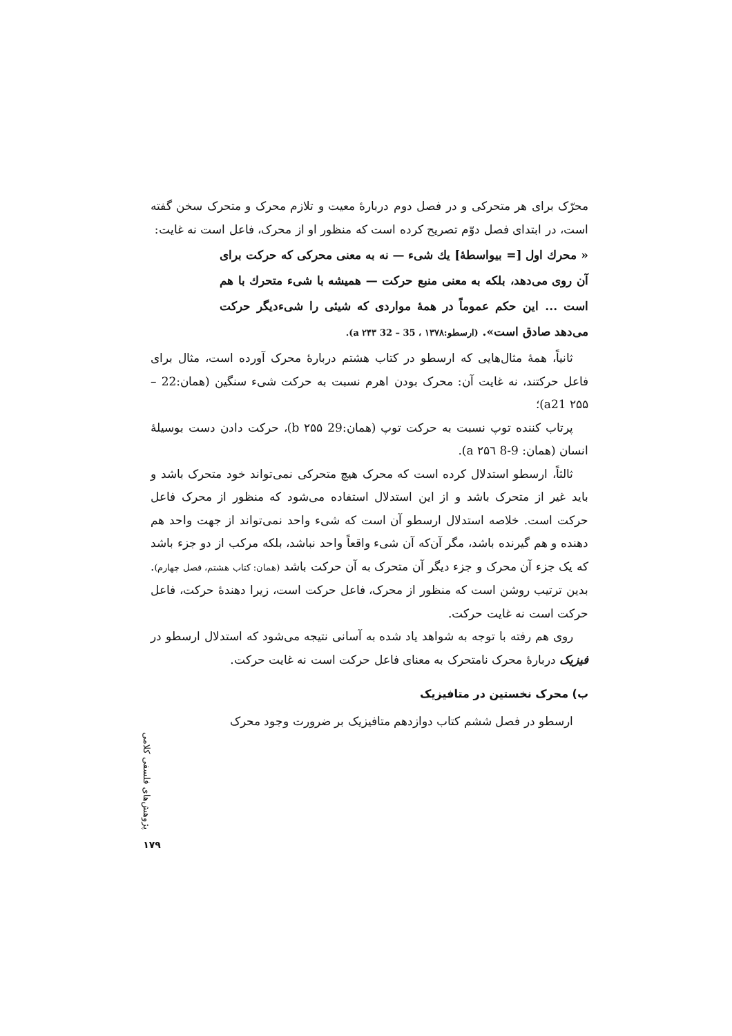محرّک برای هر متحرکی و در فصل دوم دربارهٔ معیت و تلازم محرک و متحرک سخن گفته است، در ابتدای فصل دوّم تصریح کرده است که منظور او از محرک، فاعل است نه غایت:
« محرك اول [= بیواسطهٔ] یك شیء — نه به معنی محرکی که حرکت برای آن روی می‌دهد، بلکه به معنی منبع حرکت — همیشه با شیء متحرك با هم است ... این حکم عموماً در همهٔ مواردی که شیئی را شیءدیگر حرکت می‌دهد صادق است». (ارسطو:۱۳۷۸ ، 35 – 32 a ۲۴۳).
ثانیاً، همهٔ مثال‌هایی که ارسطو در کتاب هشتم دربارهٔ محرک آورده است، مثال برای فاعل حرکتند، نه غایت آن: محرک بودن اهرم نسبت به حرکت شیء سنگین (همان:22 – a21 ۲۵۵)؛
پرتاب کننده توپ نسبت به حرکت توپ (همان:29 b ۲۵۵)، حرکت دادن دست بوسیلهٔ انسان (همان: 9-8 a ۲۵٦).
ثالثاً، ارسطو استدلال کرده است که محرک هیچ متحرکی نمی‌تواند خود متحرک باشد و باید غیر از متحرک باشد و از این استدلال استفاده می‌شود که منظور از محرک فاعل حرکت است. خلاصه استدلال ارسطو آن است که شیء واحد نمی‌تواند از جهت واحد هم دهنده و هم گیرنده باشد، مگر آن‌که آن شیء واقعاً واحد نباشد، بلکه مرکب از دو جزء باشد که یک جزء آن محرک و جزء دیگر آن متحرک به آن حرکت باشد (همان: کتاب هشتم، فصل چهارم). بدین ترتیب روشن است که منظور از محرک، فاعل حرکت است، زیرا دهندهٔ حرکت، فاعل حرکت است نه غایت حرکت.
روی هم رفته با توجه به شواهد یاد شده به آسانی نتیجه می‌شود که استدلال ارسطو در فیزیک دربارهٔ محرک نامتحرک به معنای فاعل حرکت است نه غایت حرکت.
ب) محرک نخستین در متافیزیک
ارسطو در فصل ششم کتاب دوازدهم متافیزیک بر ضرورت وجود محرک
پژوهش‌های فلسفی کلامی
۱۷۹